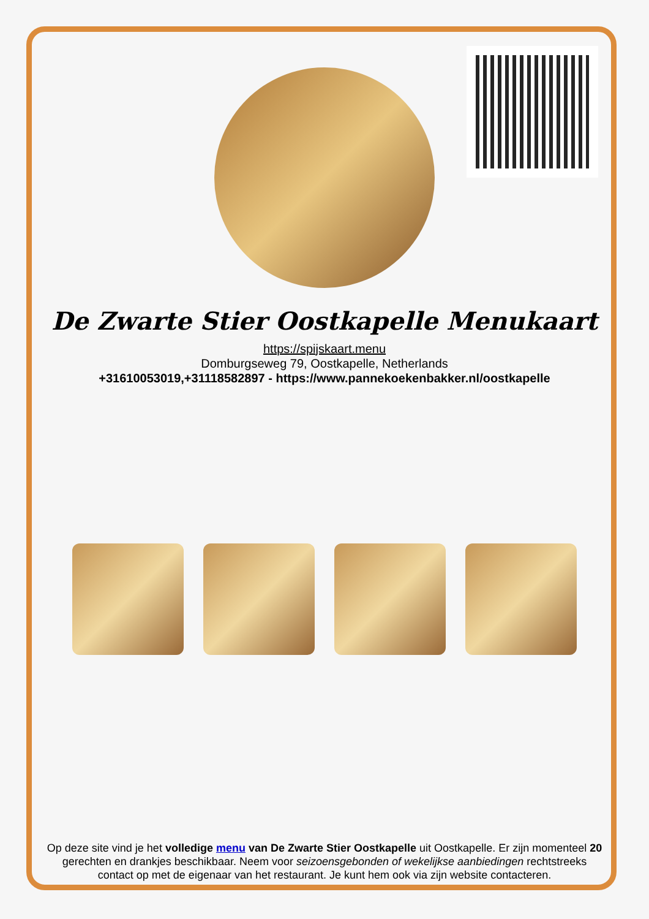De Zwarte Stier Oostkapelle Menukaart
https://spijskaart.menu
Domburgseweg 79, Oostkapelle, Netherlands
+31610053019,+31118582897 - https://www.pannekoekenbakker.nl/oostkapelle
Op deze site vind je het volledige menu van De Zwarte Stier Oostkapelle uit Oostkapelle. Er zijn momenteel 20 gerechten en drankjes beschikbaar. Neem voor seizoensgebonden of wekelijkse aanbiedingen rechtstreeks contact op met de eigenaar van het restaurant. Je kunt hem ook via zijn website contacteren.